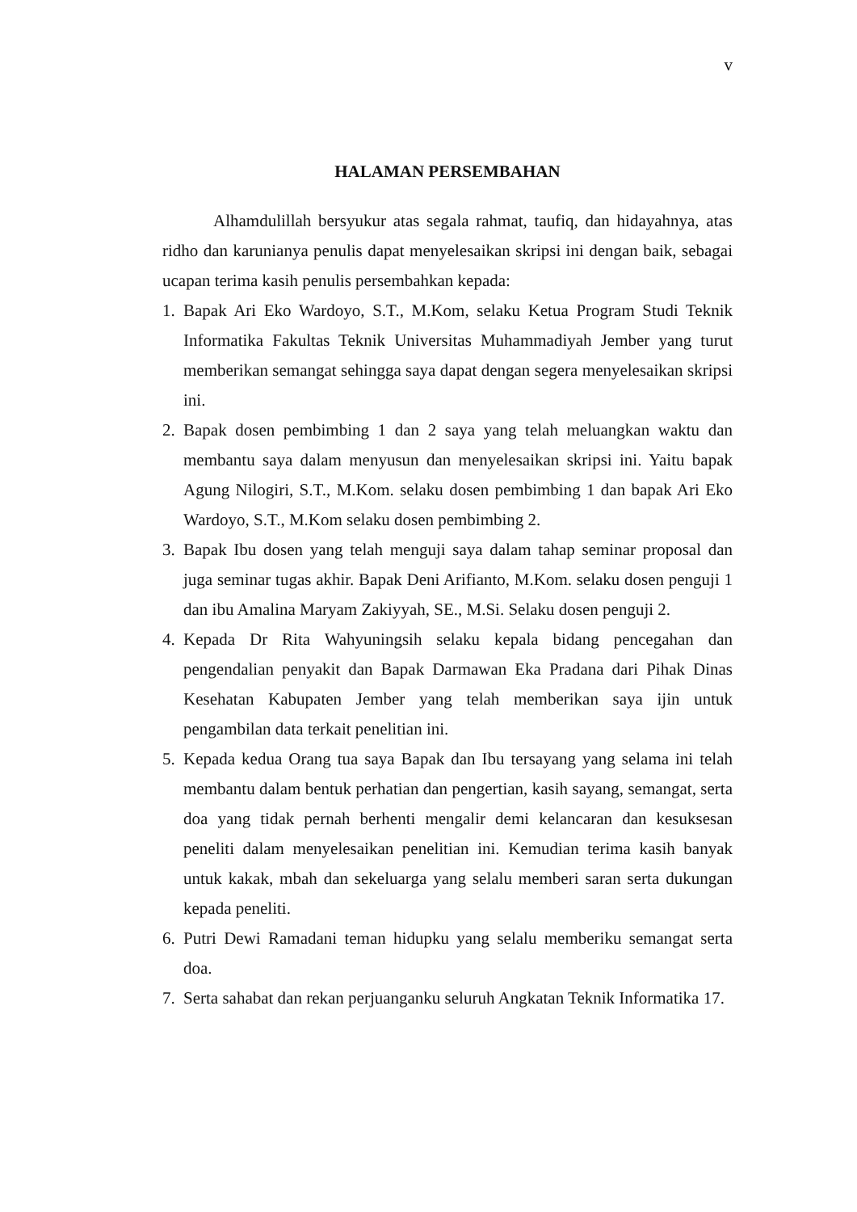v
HALAMAN PERSEMBAHAN
Alhamdulillah bersyukur atas segala rahmat, taufiq, dan hidayahnya, atas ridho dan karunianya penulis dapat menyelesaikan skripsi ini dengan baik, sebagai ucapan terima kasih penulis persembahkan kepada:
1. Bapak Ari Eko Wardoyo, S.T., M.Kom, selaku Ketua Program Studi Teknik Informatika Fakultas Teknik Universitas Muhammadiyah Jember yang turut memberikan semangat sehingga saya dapat dengan segera menyelesaikan skripsi ini.
2. Bapak dosen pembimbing 1 dan 2 saya yang telah meluangkan waktu dan membantu saya dalam menyusun dan menyelesaikan skripsi ini. Yaitu bapak Agung Nilogiri, S.T., M.Kom. selaku dosen pembimbing 1 dan bapak Ari Eko Wardoyo, S.T., M.Kom selaku dosen pembimbing 2.
3. Bapak Ibu dosen yang telah menguji saya dalam tahap seminar proposal dan juga seminar tugas akhir. Bapak Deni Arifianto, M.Kom. selaku dosen penguji 1 dan ibu Amalina Maryam Zakiyyah, SE., M.Si. Selaku dosen penguji 2.
4. Kepada Dr Rita Wahyuningsih selaku kepala bidang pencegahan dan pengendalian penyakit dan Bapak Darmawan Eka Pradana dari Pihak Dinas Kesehatan Kabupaten Jember yang telah memberikan saya ijin untuk pengambilan data terkait penelitian ini.
5. Kepada kedua Orang tua saya Bapak dan Ibu tersayang yang selama ini telah membantu dalam bentuk perhatian dan pengertian, kasih sayang, semangat, serta doa yang tidak pernah berhenti mengalir demi kelancaran dan kesuksesan peneliti dalam menyelesaikan penelitian ini. Kemudian terima kasih banyak untuk kakak, mbah dan sekeluarga yang selalu memberi saran serta dukungan kepada peneliti.
6. Putri Dewi Ramadani teman hidupku yang selalu memberiku semangat serta doa.
7. Serta sahabat dan rekan perjuanganku seluruh Angkatan Teknik Informatika 17.